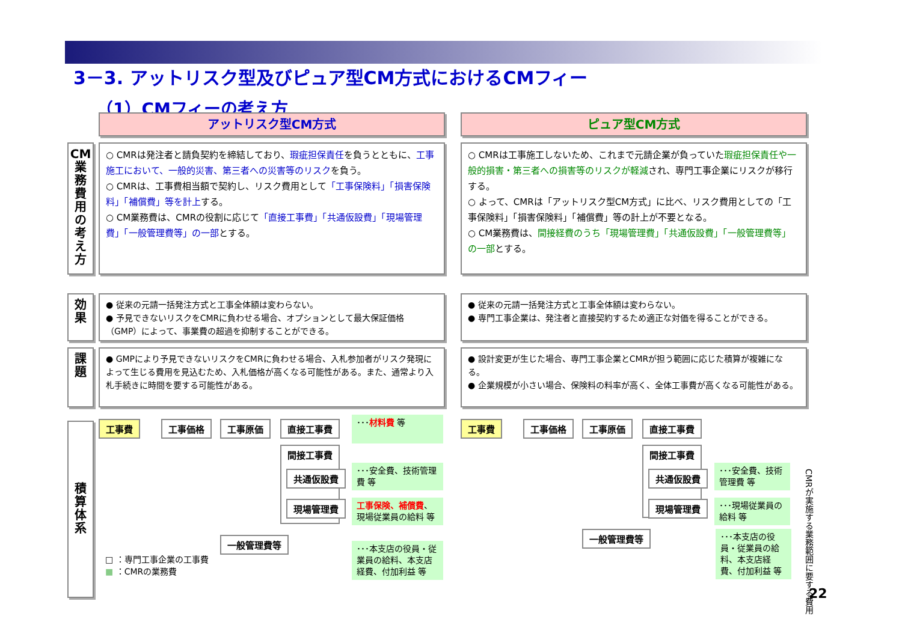3－3. アットリスク型及びピュア型CM方式におけるCMフィー
（1）CMフィーの考え方
アットリスク型CM方式 ピュア型CM方式
CM業務費用の考え方
○ CMRは発注者と請負契約を締結しており、瑕疵担保責任を負うとともに、工事施工において、一般的災害、第三者への災害等のリスクを負う。
○ CMRは、工事費相当額で契約し、リスク費用として「工事保険料」「損害保険料」「補償費」等を計上する。
○ CM業務費は、CMRの役割に応じて「直接工事費」「共通仮設費」「現場管理費」「一般管理費等」の一部とする。
○ CMRは工事施工しないため、これまで元請企業が負っていた瑕疵担保責任や一般的損害・第三者への損害等のリスクが軽減され、専門工事企業にリスクが移行する。
○ よって、CMRは「アットリスク型CM方式」に比べ、リスク費用としての「工事保険料」「損害保険料」「補償費」等の計上が不要となる。
○ CM業務費は、間接経費のうち「現場管理費」「共通仮設費」「一般管理費等」の一部とする。
効果
● 従来の元請一括発注方式と工事全体額は変わらない。
● 予見できないリスクをCMRに負わせる場合、オプションとして最大保証価格（GMP）によって、事業費の超過を抑制することができる。
● 従来の元請一括発注方式と工事全体額は変わらない。
● 専門工事企業は、発注者と直接契約するため適正な対価を得ることができる。
課題
● GMPにより予見できないリスクをCMRに負わせる場合、入札参加者がリスク発現によって生じる費用を見込むため、入札価格が高くなる可能性がある。また、通常より入札手続きに時間を要する可能性がある。
● 設計変更が生じた場合、専門工事企業とCMRが担う範囲に応じた積算が複雑になる。
● 企業規模が小さい場合、保険料の料率が高く、全体工事費が高くなる可能性がある。
積算体系
工事費 工事価格 工事原価 直接工事費 ･･･材料費 等
間接工事費
共通仮設費
現場管理費
･･･安全費、技術管理費 等
工事保険、補償費、現場従業員の給料 等
一般管理費等
･･･本支店の役員・従業員の給料、本支店経費、付加利益 等
□ ：専門工事企業の工事費
■ ：CMRの業務費
工事費 工事価格 工事原価 直接工事費
間接工事費
共通仮設費
現場管理費
･･･安全費、技術管理費 等
･･･現場従業員の給料 等
一般管理費等
･･･本支店の役員・従業員の給料、本支店経費、付加利益 等
CMRが実施する業務範囲に要する費用
22